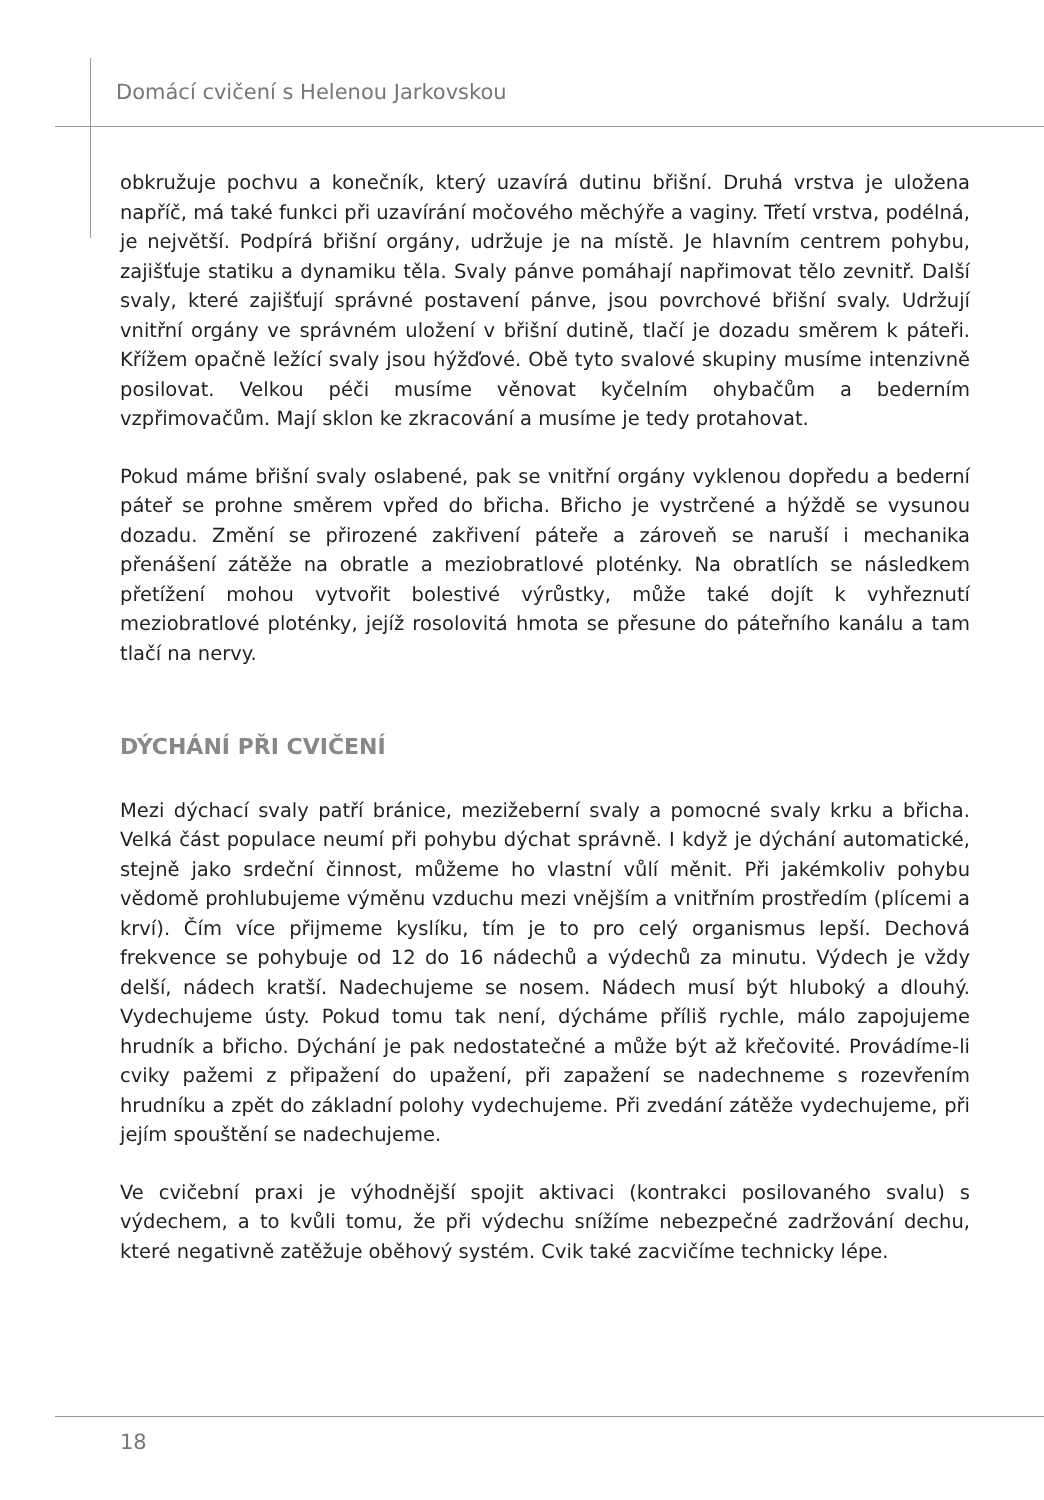Domácí cvičení s Helenou Jarkovskou
obkružuje pochvu a konečník, který uzavírá dutinu břišní. Druhá vrstva je uložena napříč, má také funkci při uzavírání močového měchýře a vaginy. Třetí vrstva, podélná, je největší. Podpírá břišní orgány, udržuje je na místě. Je hlavním centrem pohybu, zajišťuje statiku a dynamiku těla. Svaly pánve pomáhají napřimovat tělo zevnitř. Další svaly, které zajišťují správné postavení pánve, jsou povrchové břišní svaly. Udržují vnitřní orgány ve správném uložení v břišní dutině, tlačí je dozadu směrem k páteři. Křížem opačně ležící svaly jsou hýžďové. Obě tyto svalové skupiny musíme intenzivně posilovat. Velkou péči musíme věnovat kyčelním ohybačům a bederním vzpřimovačům. Mají sklon ke zkracování a musíme je tedy protahovat.
Pokud máme břišní svaly oslabené, pak se vnitřní orgány vyklenou dopředu a bederní páteř se prohne směrem vpřed do břicha. Břicho je vystrčené a hýždě se vysunou dozadu. Změní se přirozené zakřivení páteře a zároveň se naruší i mechanika přenášení zátěže na obratle a meziobratlové ploténky. Na obratlích se následkem přetížení mohou vytvořit bolestivé výrůstky, může také dojít k vyhřeznutí meziobratlové ploténky, jejíž rosolovitá hmota se přesune do páteřního kanálu a tam tlačí na nervy.
DÝCHÁNÍ PŘI CVIČENÍ
Mezi dýchací svaly patří bránice, mezižeberní svaly a pomocné svaly krku a břicha. Velká část populace neumí při pohybu dýchat správně. I když je dýchání automatické, stejně jako srdeční činnost, můžeme ho vlastní vůlí měnit. Při jakémkoliv pohybu vědomě prohlubujeme výměnu vzduchu mezi vnějším a vnitřním prostředím (plícemi a krví). Čím více přijmeme kyslíku, tím je to pro celý organismus lepší. Dechová frekvence se pohybuje od 12 do 16 nádechů a výdechů za minutu. Výdech je vždy delší, nádech kratší. Nadechujeme se nosem. Nádech musí být hluboký a dlouhý. Vydechujeme ústy. Pokud tomu tak není, dýcháme příliš rychle, málo zapojujeme hrudník a břicho. Dýchání je pak nedostatečné a může být až křečovité. Provádíme-li cviky pažemi z připažení do upažení, při zapažení se nadechneme s rozevřením hrudníku a zpět do základní polohy vydechujeme. Při zvedání zátěže vydechujeme, při jejím spouštění se nadechujeme.
Ve cvičební praxi je výhodnější spojit aktivaci (kontrakci posilovaného svalu) s výdechem, a to kvůli tomu, že při výdechu snížíme nebezpečné zadržování dechu, které negativně zatěžuje oběhový systém. Cvik také zacvičíme technicky lépe.
18